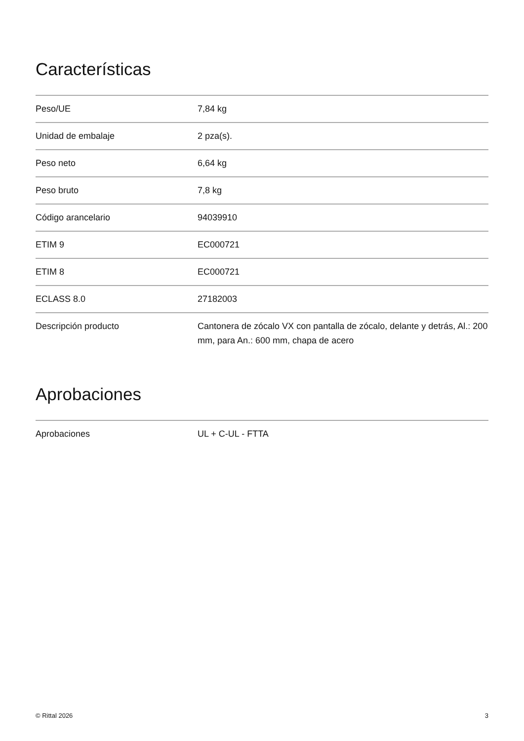Características
| Peso/UE | 7,84 kg |
| Unidad de embalaje | 2 pza(s). |
| Peso neto | 6,64 kg |
| Peso bruto | 7,8 kg |
| Código arancelario | 94039910 |
| ETIM 9 | EC000721 |
| ETIM 8 | EC000721 |
| ECLASS 8.0 | 27182003 |
| Descripción producto | Cantonera de zócalo VX con pantalla de zócalo, delante y detrás, Al.: 200 mm, para An.: 600 mm, chapa de acero |
Aprobaciones
| Aprobaciones | UL + C-UL - FTTA |
© Rittal 2026 3